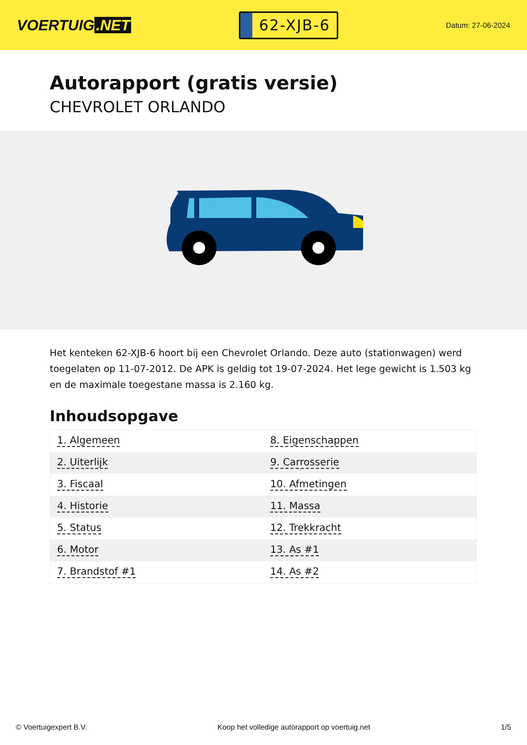VOERTUIG.NET
62-XJB-6
Datum: 27-06-2024
Autorapport (gratis versie)
CHEVROLET ORLANDO
Het kenteken 62-XJB-6 hoort bij een Chevrolet Orlando. Deze auto (stationwagen) werd toegelaten op 11-07-2012. De APK is geldig tot 19-07-2024. Het lege gewicht is 1.503 kg en de maximale toegestane massa is 2.160 kg.
Inhoudsopgave
| 1. Algemeen | 8. Eigenschappen |
| 2. Uiterlijk | 9. Carrosserie |
| 3. Fiscaal | 10. Afmetingen |
| 4. Historie | 11. Massa |
| 5. Status | 12. Trekkracht |
| 6. Motor | 13. As #1 |
| 7. Brandstof #1 | 14. As #2 |
© Voertuigexpert B.V. Koop het volledige autorapport op voertuig.net 1/5